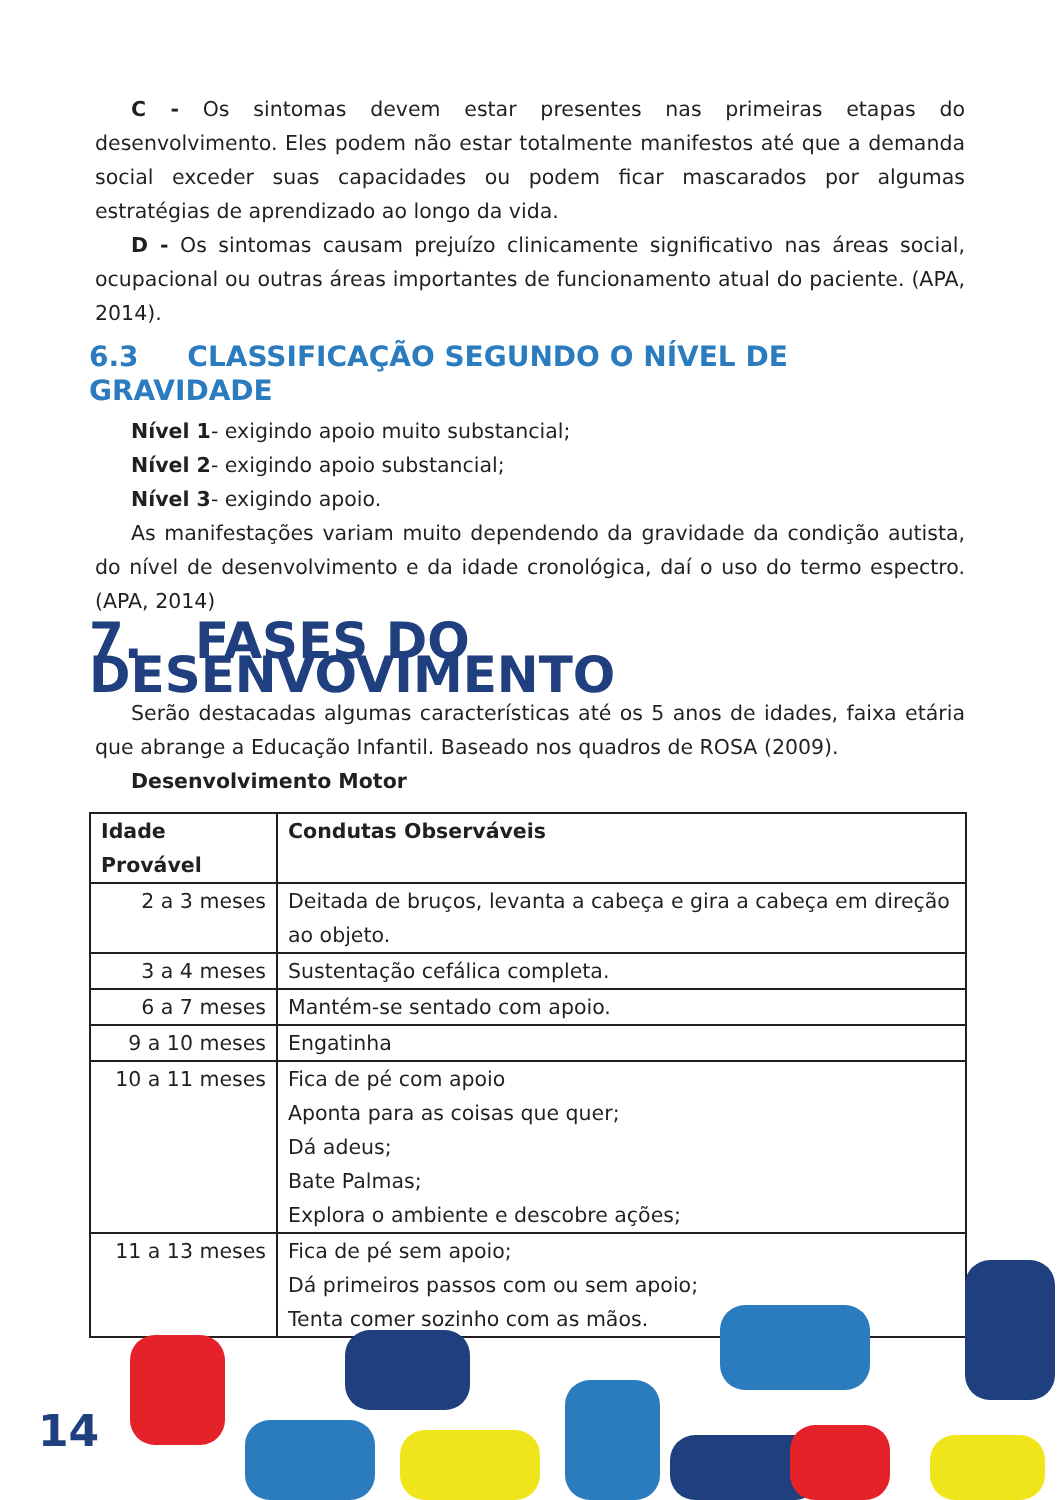C - Os sintomas devem estar presentes nas primeiras etapas do desenvolvimento. Eles podem não estar totalmente manifestos até que a demanda social exceder suas capacidades ou podem ficar mascarados por algumas estratégias de aprendizado ao longo da vida.
D - Os sintomas causam prejuízo clinicamente significativo nas áreas social, ocupacional ou outras áreas importantes de funcionamento atual do paciente. (APA, 2014).
6.3 CLASSIFICAÇÃO SEGUNDO O NÍVEL DE GRAVIDADE
Nível 1- exigindo apoio muito substancial;
Nível 2- exigindo apoio substancial;
Nível 3- exigindo apoio.
As manifestações variam muito dependendo da gravidade da condição autista, do nível de desenvolvimento e da idade cronológica, daí o uso do termo espectro. (APA, 2014)
7. FASES DO DESENVOVIMENTO
Serão destacadas algumas características até os 5 anos de idades, faixa etária que abrange a Educação Infantil. Baseado nos quadros de ROSA (2009).
Desenvolvimento Motor
| Idade Provável | Condutas Observáveis |
| --- | --- |
| 2 a 3 meses | Deitada de bruços, levanta a cabeça e gira a cabeça em direção ao objeto. |
| 3 a 4 meses | Sustentação cefálica completa. |
| 6 a 7 meses | Mantém-se sentado com apoio. |
| 9 a 10 meses | Engatinha |
| 10 a 11 meses | Fica de pé com apoio Aponta para as coisas que quer; Dá adeus; Bate Palmas; Explora o ambiente e descobre ações; |
| 11 a 13 meses | Fica de pé sem apoio; Dá primeiros passos com ou sem apoio; Tenta comer sozinho com as mãos. |
14